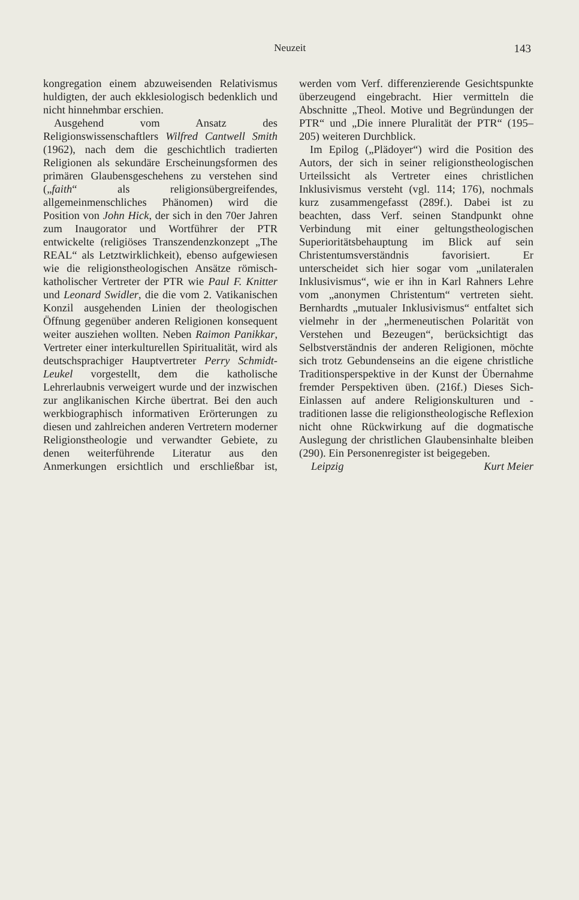Neuzeit 143
kongregation einem abzuweisenden Relativismus huldigten, der auch ekklesiologisch bedenklich und nicht hinnehmbar erschien.
Ausgehend vom Ansatz des Religionswissenschaftlers Wilfred Cantwell Smith (1962), nach dem die geschichtlich tradierten Religionen als sekundäre Erscheinungsformen des primären Glaubensgeschehens zu verstehen sind („faith“ als religionsübergreifendes, allgemeinmenschliches Phänomen) wird die Position von John Hick, der sich in den 70er Jahren zum Inaugorator und Wortführer der PTR entwickelte (religiöses Transzendenzkonzept „The REAL“ als Letztwirklichkeit), ebenso aufgewiesen wie die religionstheologischen Ansätze römisch-katholischer Vertreter der PTR wie Paul F. Knitter und Leonard Swidler, die die vom 2. Vatikanischen Konzil ausgehenden Linien der theologischen Öffnung gegenüber anderen Religionen konsequent weiter ausziehen wollten. Neben Raimon Panikkar, Vertreter einer interkulturellen Spiritualität, wird als deutschsprachiger Hauptvertreter Perry Schmidt-Leukel vorgestellt, dem die katholische Lehrerlaubnis verweigert wurde und der inzwischen zur anglikanischen Kirche übertrat. Bei den auch werkbiographisch informativen Erörterungen zu diesen und zahlreichen anderen Vertretern moderner Religionstheologie und verwandter Gebiete, zu denen weiterführende Literatur aus den Anmerkungen ersichtlich und erschließbar ist, werden vom Verf. differenzierende Gesichtspunkte überzeugend eingebracht. Hier vermitteln die Abschnitte „Theol. Motive und Begründungen der PTR“ und „Die innere Pluralität der PTR“ (195–205) weiteren Durchblick.
Im Epilog („Plädoyer“) wird die Position des Autors, der sich in seiner religionstheologischen Urteilssicht als Vertreter eines christlichen Inklusivismus versteht (vgl. 114; 176), nochmals kurz zusammengefasst (289f.). Dabei ist zu beachten, dass Verf. seinen Standpunkt ohne Verbindung mit einer geltungstheologischen Superioritätsbehauptung im Blick auf sein Christentumsverständnis favorisiert. Er unterscheidet sich hier sogar vom „unilateralen Inklusivismus“, wie er ihn in Karl Rahners Lehre vom „anonymen Christentum“ vertreten sieht. Bernhardts „mutualer Inklusivismus“ entfaltet sich vielmehr in der „hermeneutischen Polarität von Verstehen und Bezeugen“, berücksichtigt das Selbstverständnis der anderen Religionen, möchte sich trotz Gebundenseins an die eigene christliche Traditionsperspektive in der Kunst der Übernahme fremder Perspektiven üben. (216f.) Dieses Sich-Einlassen auf andere Religionskulturen und -traditionen lasse die religionstheologische Reflexion nicht ohne Rückwirkung auf die dogmatische Auslegung der christlichen Glaubensinhalte bleiben (290). Ein Personenregister ist beigegeben.
Leipzig Kurt Meier